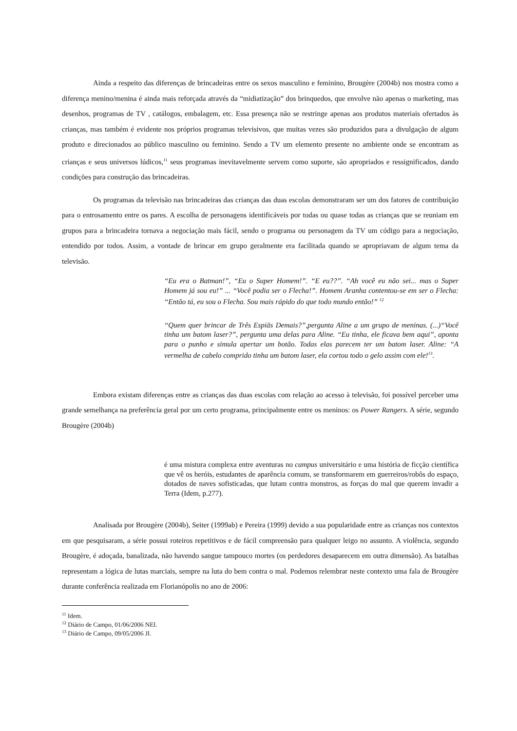Ainda a respeito das diferenças de brincadeiras entre os sexos masculino e feminino, Brougère (2004b) nos mostra como a diferença menino/menina é ainda mais reforçada através da “midiatização” dos brinquedos, que envolve não apenas o marketing, mas desenhos, programas de TV , catálogos, embalagem, etc. Essa presença não se restringe apenas aos produtos materiais ofertados às crianças, mas também é evidente nos próprios programas televisivos, que muitas vezes são produzidos para a divulgação de algum produto e direcionados ao público masculino ou feminino. Sendo a TV um elemento presente no ambiente onde se encontram as crianças e seus universos lúdicos,<sup>11</sup> seus programas inevitavelmente servem como suporte, são apropriados e ressignificados, dando condições para construção das brincadeiras.
Os programas da televisão nas brincadeiras das crianças das duas escolas demonstraram ser um dos fatores de contribuição para o entrosamento entre os pares. A escolha de personagens identificáveis por todas ou quase todas as crianças que se reuniam em grupos para a brincadeira tornava a negociação mais fácil, sendo o programa ou personagem da TV um código para a negociação, entendido por todos. Assim, a vontade de brincar em grupo geralmente era facilitada quando se apropriavam de algum tema da televisão.
“Eu era o Batman!”, “Eu o Super Homem!”. “E eu??”. “Ah você eu não sei... mas o Super Homem já sou eu!” ... “Você podia ser o Flecha!”. Homem Aranha contentou-se em ser o Flecha: “Então tá, eu sou o Flecha. Sou mais rápido do que todo mundo então!” <sup>12</sup>
“Quem quer brincar de Três Espiãs Demais?”,pergunta Aline a um grupo de meninas. (...)“Você tinha um batom laser?”, pergunta uma delas para Aline. “Eu tinha, ele ficava bem aqui”, aponta para o punho e simula apertar um botão. Todas elas parecem ter um batom laser. Aline: “A vermelha de cabelo comprido tinha um batom laser, ela cortou todo o gelo assim com ele!<sup>13</sup>.
Embora existam diferenças entre as crianças das duas escolas com relação ao acesso à televisão, foi possível perceber uma grande semelhança na preferência geral por um certo programa, principalmente entre os meninos: os Power Rangers. A série, segundo Brougère (2004b)
é uma mistura complexa entre aventuras no campus universitário e uma história de ficção científica que vê os heróis, estudantes de aparência comum, se transformarem em guerreiros/robôs do espaço, dotados de naves sofisticadas, que lutam contra monstros, as forças do mal que querem invadir a Terra (Idem, p.277).
Analisada por Brougère (2004b), Seiter (1999ab) e Pereira (1999) devido a sua popularidade entre as crianças nos contextos em que pesquisaram, a série possui roteiros repetitivos e de fácil compreensão para qualquer leigo no assunto. A violência, segundo Brougère, é adoçada, banalizada, não havendo sangue tampouco mortes (os perdedores desaparecem em outra dimensão). As batalhas representam a lógica de lutas marciais, sempre na luta do bem contra o mal. Podemos relembrar neste contexto uma fala de Brougère durante conferência realizada em Florianópolis no ano de 2006:
<sup>11</sup> Idem.
<sup>12</sup> Diário de Campo, 01/06/2006 NEI.
<sup>13</sup> Diário de Campo, 09/05/2006 JI.